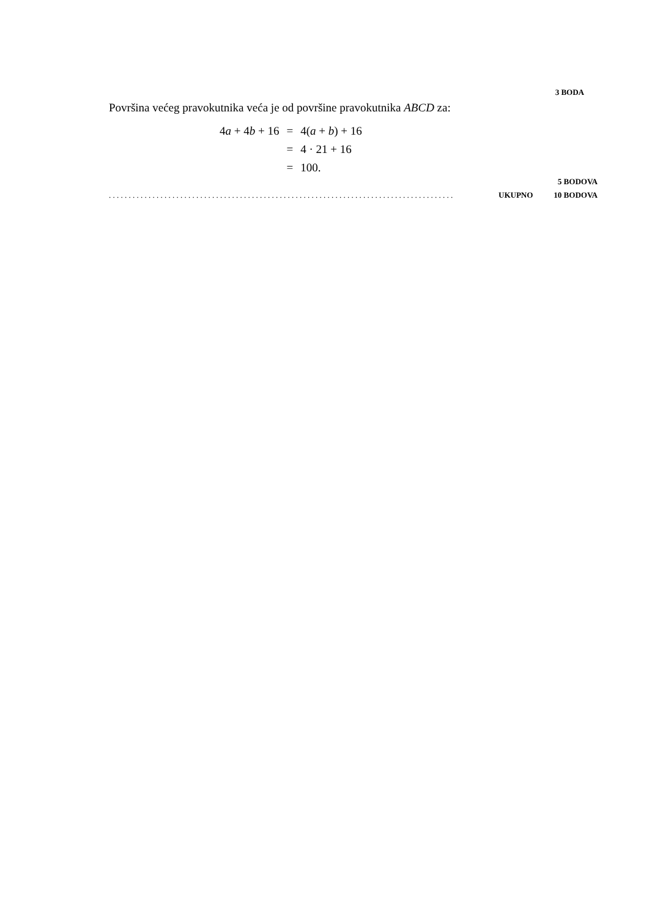3 BODA
Površina većeg pravokutnika veća je od površine pravokutnika ABCD za:
| 4 a + 4 b + 16 | = | 4( a + b ) + 16 |
| | = | 4 · 21 + 16 |
| | = | 100. |
5 BODOVA
. . . . . . . . . . . . . . . . . . . . . . . . . . . . . . . . . . . . . . . . . . . . . . . . . . . . . . . . . . . . . . . . . . . . . . . . . . . . . . . . . . . . . . . UKUPNO 10 BODOVA